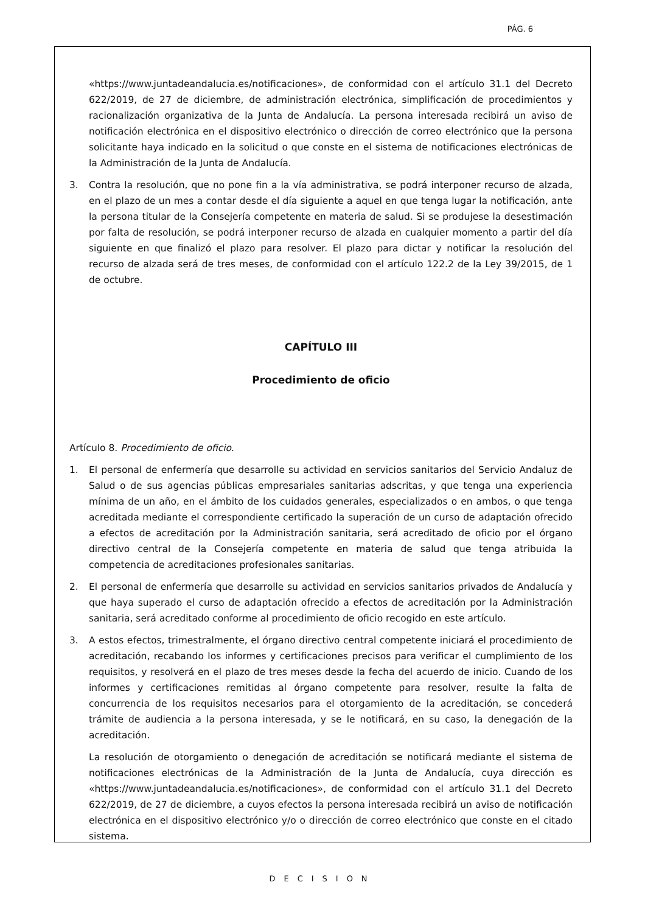PÁG. 6
«https://www.juntadeandalucia.es/notificaciones», de conformidad con el artículo 31.1 del Decreto 622/2019, de 27 de diciembre, de administración electrónica, simplificación de procedimientos y racionalización organizativa de la Junta de Andalucía. La persona interesada recibirá un aviso de notificación electrónica en el dispositivo electrónico o dirección de correo electrónico que la persona solicitante haya indicado en la solicitud o que conste en el sistema de notificaciones electrónicas de la Administración de la Junta de Andalucía.
3. Contra la resolución, que no pone fin a la vía administrativa, se podrá interponer recurso de alzada, en el plazo de un mes a contar desde el día siguiente a aquel en que tenga lugar la notificación, ante la persona titular de la Consejería competente en materia de salud. Si se produjese la desestimación por falta de resolución, se podrá interponer recurso de alzada en cualquier momento a partir del día siguiente en que finalizó el plazo para resolver. El plazo para dictar y notificar la resolución del recurso de alzada será de tres meses, de conformidad con el artículo 122.2 de la Ley 39/2015, de 1 de octubre.
CAPÍTULO III
Procedimiento de oficio
Artículo 8. Procedimiento de oficio.
1. El personal de enfermería que desarrolle su actividad en servicios sanitarios del Servicio Andaluz de Salud o de sus agencias públicas empresariales sanitarias adscritas, y que tenga una experiencia mínima de un año, en el ámbito de los cuidados generales, especializados o en ambos, o que tenga acreditada mediante el correspondiente certificado la superación de un curso de adaptación ofrecido a efectos de acreditación por la Administración sanitaria, será acreditado de oficio por el órgano directivo central de la Consejería competente en materia de salud que tenga atribuida la competencia de acreditaciones profesionales sanitarias.
2. El personal de enfermería que desarrolle su actividad en servicios sanitarios privados de Andalucía y que haya superado el curso de adaptación ofrecido a efectos de acreditación por la Administración sanitaria, será acreditado conforme al procedimiento de oficio recogido en este artículo.
3. A estos efectos, trimestralmente, el órgano directivo central competente iniciará el procedimiento de acreditación, recabando los informes y certificaciones precisos para verificar el cumplimiento de los requisitos, y resolverá en el plazo de tres meses desde la fecha del acuerdo de inicio. Cuando de los informes y certificaciones remitidas al órgano competente para resolver, resulte la falta de concurrencia de los requisitos necesarios para el otorgamiento de la acreditación, se concederá trámite de audiencia a la persona interesada, y se le notificará, en su caso, la denegación de la acreditación.
La resolución de otorgamiento o denegación de acreditación se notificará mediante el sistema de notificaciones electrónicas de la Administración de la Junta de Andalucía, cuya dirección es «https://www.juntadeandalucia.es/notificaciones», de conformidad con el artículo 31.1 del Decreto 622/2019, de 27 de diciembre, a cuyos efectos la persona interesada recibirá un aviso de notificación electrónica en el dispositivo electrónico y/o o dirección de correo electrónico que conste en el citado sistema.
DECISION